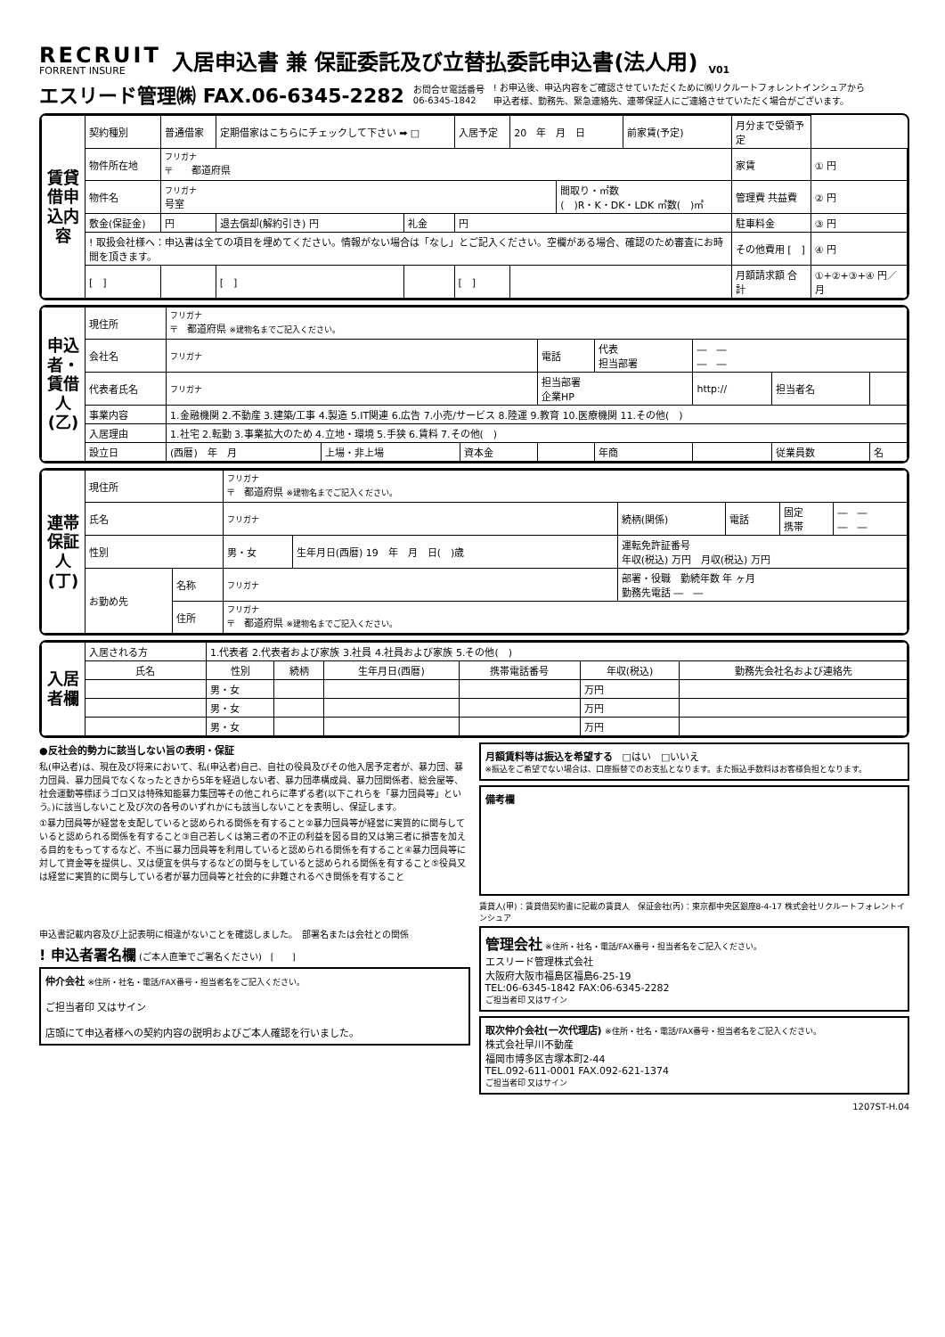RECRUIT
FORRENT INSURE
入居申込書 兼 保証委託及び立替払委託申込書(法人用)
V01
エスリード管理㈱ FAX.06-6345-2282 お問合せ電話番号
06-6345-1842! お申込後、申込内容をご確認させていただくために㈱リクルートフォレントインシュアから
申込者様、勤務先、緊急連絡先、連帯保証人にご連絡させていただく場合がございます。
| 賃貸借申込内容 | 契約種別 | 普通借家 | 定期借家はこちらにチェックして下さい ➡ □ | | 入居予定 | 20 年 月 日 | | 前家賃(予定) | 月分まで受領予定 | |
| | 物件所在地 | フリガナ 〒 都道府県 | | | | | | | 家賃 | ① 円 |
| | 物件名 | フリガナ 号室 | | | | | 間取り・㎡数 ( )R・K・DK・LDK ㎡数( )㎡ | | 管理費 共益費 | ② 円 |
| | 敷金(保証金) | 円 | 退去償却(解約引き) 円 | 礼金 | 円 | | | | 駐車料金 | ③ 円 |
| | ! 取扱会社様へ：申込書は全ての項目を埋めてください。情報がない場合は「なし」とご記入ください。空欄がある場合、確認のため審査にお時間を頂きます。 | | | | | | | | その他費用 [ ] | ④ 円 |
| | [ ] | | [ ] | | [ ] | | | | 月額請求額 合計 | ①+②+③+④ 円／月 |
| 申込者・賃借人(乙) | 現住所 | フリガナ 〒 都道府県 ※建物名までご記入ください。 | | | | | | | |
| | 会社名 | フリガナ | | | 電話 | 代表 担当部署 | ― ― ― ― | | |
| | 代表者氏名 | フリガナ | | | 担当部署 企業HP | | http:// | 担当者名 | |
| | 事業内容 | 1.金融機関 2.不動産 3.建築/工事 4.製造 5.IT関連 6.広告 7.小売/サービス 8.陸運 9.教育 10.医療機関 11.その他( ) | | | | | | | |
| | 入居理由 | 1.社宅 2.転勤 3.事業拡大のため 4.立地・環境 5.手狭 6.賃料 7.その他( ) | | | | | | | |
| | 設立日 | (西暦) 年 月 | 上場・非上場 | 資本金 | | 年商 | | 従業員数 | 名 |
| 連帯保証人(丁) | 現住所 | | フリガナ 〒 都道府県 ※建物名までご記入ください。 | | | | | |
| | 氏名 | | フリガナ | | 続柄(関係) | 電話 | 固定 携帯 | ― ― ― ― |
| | 性別 | | 男・女 | 生年月日(西暦) 19 年 月 日( )歳 | 運転免許証番号 年収(税込) 万円 月収(税込) 万円 | | | |
| | お勤め先 | 名称 | フリガナ | | 部署・役職 勤続年数 年 ヶ月 勤務先電話 ― ― | | | |
| | | 住所 | フリガナ 〒 都道府県 ※建物名までご記入ください。 | | | | | |
| 入居者欄 | 入居される方 | 1.代表者 2.代表者および家族 3.社員 4.社員および家族 5.その他( ) | | | | | |
| | 氏名 | 性別 | 続柄 | 生年月日(西暦) | 携帯電話番号 | 年収(税込) | 勤務先会社名および連絡先 |
| | | 男・女 | | | | 万円 | |
| | | 男・女 | | | | 万円 | |
| | | 男・女 | | | | 万円 | |
●反社会的勢力に該当しない旨の表明・保証
私(申込者)は、現在及び将来において、私(申込者)自己、自社の役員及びその他入居予定者が、暴力団、暴力団員、暴力団員でなくなったときから5年を経過しない者、暴力団準構成員、暴力団関係者、総会屋等、社会運動等標ぼうゴロ又は特殊知能暴力集団等その他これらに準ずる者(以下これらを「暴力団員等」という。)に該当しないこと及び次の各号のいずれかにも該当しないことを表明し、保証します。
①暴力団員等が経営を支配していると認められる関係を有すること②暴力団員等が経営に実質的に関与していると認められる関係を有すること③自己若しくは第三者の不正の利益を図る目的又は第三者に損害を加える目的をもってするなど、不当に暴力団員等を利用していると認められる関係を有すること④暴力団員等に対して資金等を提供し、又は便宜を供与するなどの関与をしていると認められる関係を有すること⑤役員又は経営に実質的に関与している者が暴力団員等と社会的に非難されるべき関係を有すること
申込書記載内容及び上記表明に相違がないことを確認しました。　部署名または会社との関係
! 申込者署名欄 (ご本人直筆でご署名ください)　[　　]
仲介会社 ※住所・社名・電話/FAX番号・担当者名をご記入ください。
ご担当者印 又はサイン
店頭にて申込者様への契約内容の説明およびご本人確認を行いました。
月額賃料等は振込を希望する　□はい　□いいえ
※振込をご希望でない場合は、口座振替でのお支払となります。また振込手数料はお客様負担となります。
備考欄
賃貸人(甲)：賃貸借契約書に記載の賃貸人　保証会社(丙)：東京都中央区銀座8-4-17 株式会社リクルートフォレントインシュア
管理会社 ※住所・社名・電話/FAX番号・担当者名をご記入ください。
エスリード管理株式会社
大阪府大阪市福島区福島6-25-19
TEL:06-6345-1842 FAX:06-6345-2282
ご担当者印 又はサイン
取次仲介会社(一次代理店) ※住所・社名・電話/FAX番号・担当者名をご記入ください。
株式会社早川不動産
福岡市博多区吉塚本町2-44
TEL.092-611-0001 FAX.092-621-1374
ご担当者印 又はサイン
1207ST-H.04